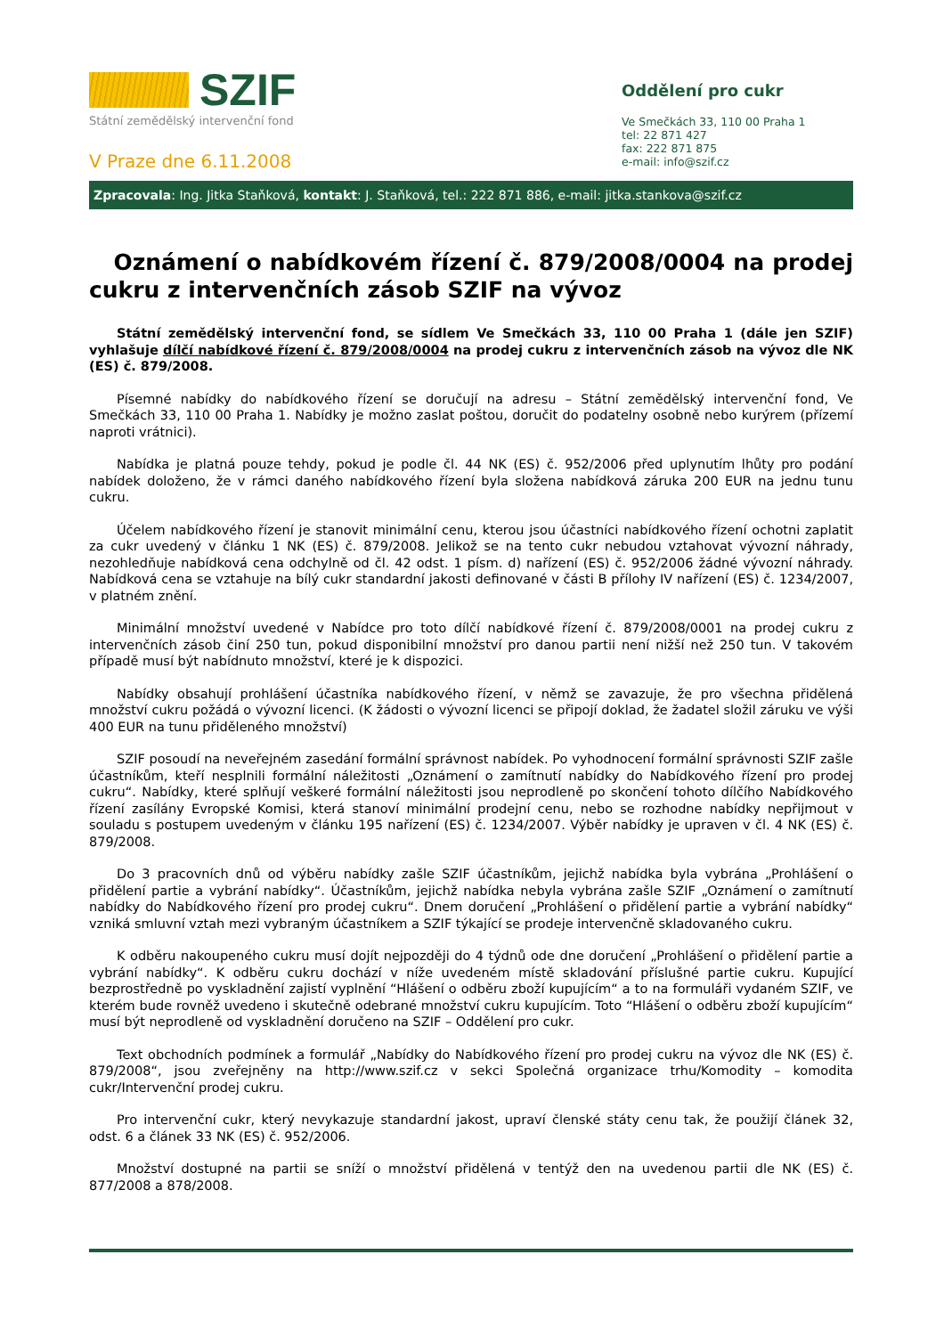SZIF
Státní zemědělský intervenční fond
V Praze dne 6.11.2008
Oddělení pro cukr
Ve Smečkách 33, 110 00 Praha 1
tel: 22 871 427
fax: 222 871 875
e-mail: info@szif.cz
Zpracovala: Ing. Jitka Staňková, kontakt: J. Staňková, tel.: 222 871 886, e-mail: jitka.stankova@szif.cz
Oznámení o nabídkovém řízení č. 879/2008/0004 na prodej cukru z intervenčních zásob SZIF na vývoz
Státní zemědělský intervenční fond, se sídlem Ve Smečkách 33, 110 00 Praha 1 (dále jen SZIF) vyhlašuje dílčí nabídkové řízení č. 879/2008/0004 na prodej cukru z intervenčních zásob na vývoz dle NK (ES) č. 879/2008.
Písemné nabídky do nabídkového řízení se doručují na adresu – Státní zemědělský intervenční fond, Ve Smečkách 33, 110 00 Praha 1. Nabídky je možno zaslat poštou, doručit do podatelny osobně nebo kurýrem (přízemí naproti vrátnici).
Nabídka je platná pouze tehdy, pokud je podle čl. 44 NK (ES) č. 952/2006 před uplynutím lhůty pro podání nabídek doloženo, že v rámci daného nabídkového řízení byla složena nabídková záruka 200 EUR na jednu tunu cukru.
Účelem nabídkového řízení je stanovit minimální cenu, kterou jsou účastníci nabídkového řízení ochotni zaplatit za cukr uvedený v článku 1 NK (ES) č. 879/2008. Jelikož se na tento cukr nebudou vztahovat vývozní náhrady, nezohledňuje nabídková cena odchylně od čl. 42 odst. 1 písm. d) nařízení (ES) č. 952/2006 žádné vývozní náhrady. Nabídková cena se vztahuje na bílý cukr standardní jakosti definované v části B přílohy IV nařízení (ES) č. 1234/2007, v platném znění.
Minimální množství uvedené v Nabídce pro toto dílčí nabídkové řízení č. 879/2008/0001 na prodej cukru z intervenčních zásob činí 250 tun, pokud disponibilní množství pro danou partii není nižší než 250 tun. V takovém případě musí být nabídnuto množství, které je k dispozici.
Nabídky obsahují prohlášení účastníka nabídkového řízení, v němž se zavazuje, že pro všechna přidělená množství cukru požádá o vývozní licenci. (K žádosti o vývozní licenci se připojí doklad, že žadatel složil záruku ve výši 400 EUR na tunu přiděleného množství)
SZIF posoudí na neveřejném zasedání formální správnost nabídek. Po vyhodnocení formální správnosti SZIF zašle účastníkům, kteří nesplnili formální náležitosti „Oznámení o zamítnutí nabídky do Nabídkového řízení pro prodej cukru“. Nabídky, které splňují veškeré formální náležitosti jsou neprodleně po skončení tohoto dílčího Nabídkového řízení zasílány Evropské Komisi, která stanoví minimální prodejní cenu, nebo se rozhodne nabídky nepřijmout v souladu s postupem uvedeným v článku 195 nařízení (ES) č. 1234/2007. Výběr nabídky je upraven v čl. 4 NK (ES) č. 879/2008.
Do 3 pracovních dnů od výběru nabídky zašle SZIF účastníkům, jejichž nabídka byla vybrána „Prohlášení o přidělení partie a vybrání nabídky“. Účastníkům, jejichž nabídka nebyla vybrána zašle SZIF „Oznámení o zamítnutí nabídky do Nabídkového řízení pro prodej cukru“. Dnem doručení „Prohlášení o přidělení partie a vybrání nabídky“ vzniká smluvní vztah mezi vybraným účastníkem a SZIF týkající se prodeje intervenčně skladovaného cukru.
K odběru nakoupeného cukru musí dojít nejpozději do 4 týdnů ode dne doručení „Prohlášení o přidělení partie a vybrání nabídky“. K odběru cukru dochází v níže uvedeném místě skladování příslušné partie cukru. Kupující bezprostředně po vyskladnění zajistí vyplnění “Hlášení o odběru zboží kupujícím“ a to na formuláři vydaném SZIF, ve kterém bude rovněž uvedeno i skutečně odebrané množství cukru kupujícím. Toto “Hlášení o odběru zboží kupujícím“ musí být neprodleně od vyskladnění doručeno na SZIF – Oddělení pro cukr.
Text obchodních podmínek a formulář „Nabídky do Nabídkového řízení pro prodej cukru na vývoz dle NK (ES) č. 879/2008“, jsou zveřejněny na http://www.szif.cz v sekci Společná organizace trhu/Komodity – komodita cukr/Intervenční prodej cukru.
Pro intervenční cukr, který nevykazuje standardní jakost, upraví členské státy cenu tak, že použijí článek 32, odst. 6 a článek 33 NK (ES) č. 952/2006.
Množství dostupné na partii se sníží o množství přidělená v tentýž den na uvedenou partii dle NK (ES) č. 877/2008 a 878/2008.